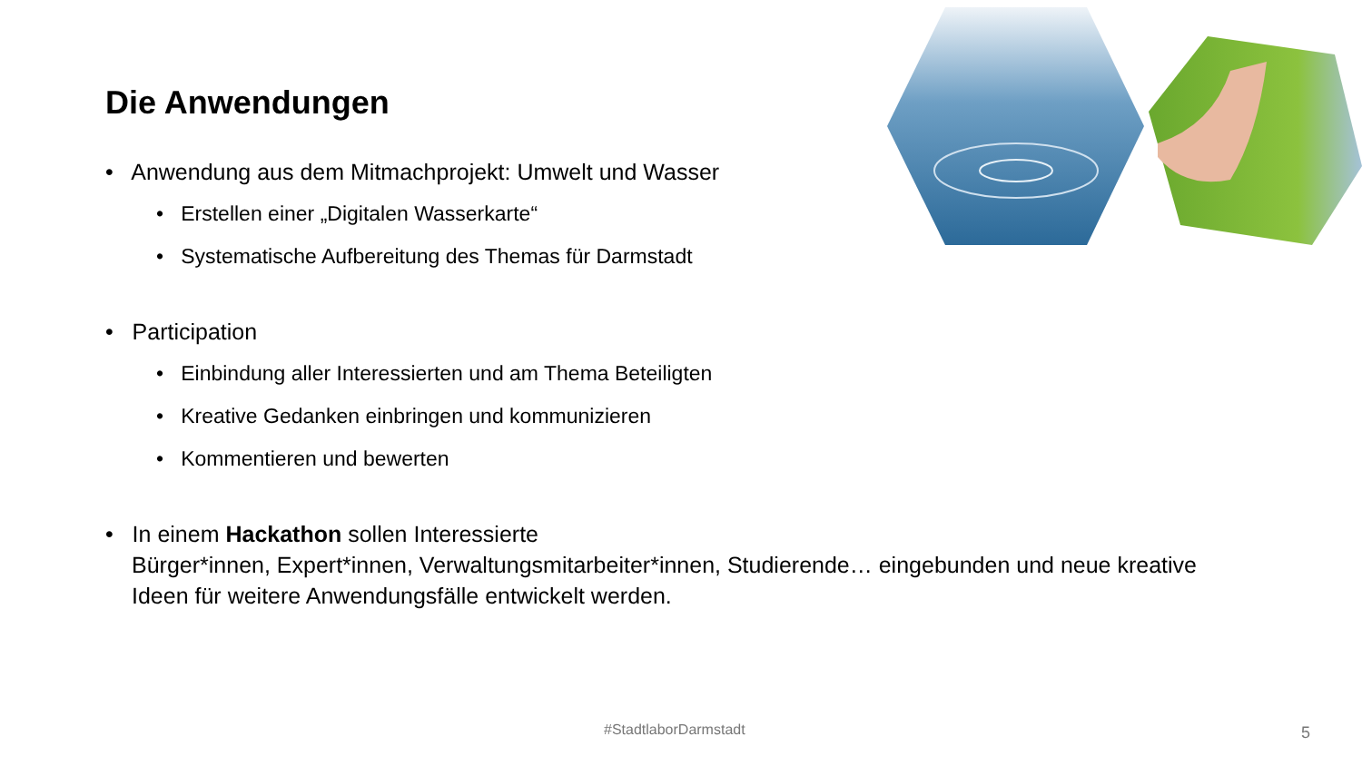Die Anwendungen
• Anwendung aus dem Mitmachprojekt: Umwelt und Wasser
• Erstellen einer „Digitalen Wasserkarte“
• Systematische Aufbereitung des Themas für Darmstadt
• Participation
• Einbindung aller Interessierten und am Thema Beteiligten
• Kreative Gedanken einbringen und kommunizieren
• Kommentieren und bewerten
• In einem Hackathon sollen Interessierte
Bürger*innen, Expert*innen, Verwaltungsmitarbeiter*innen, Studierende… eingebunden und neue kreative Ideen für weitere Anwendungsfälle entwickelt werden.
#StadtlaborDarmstadt 5